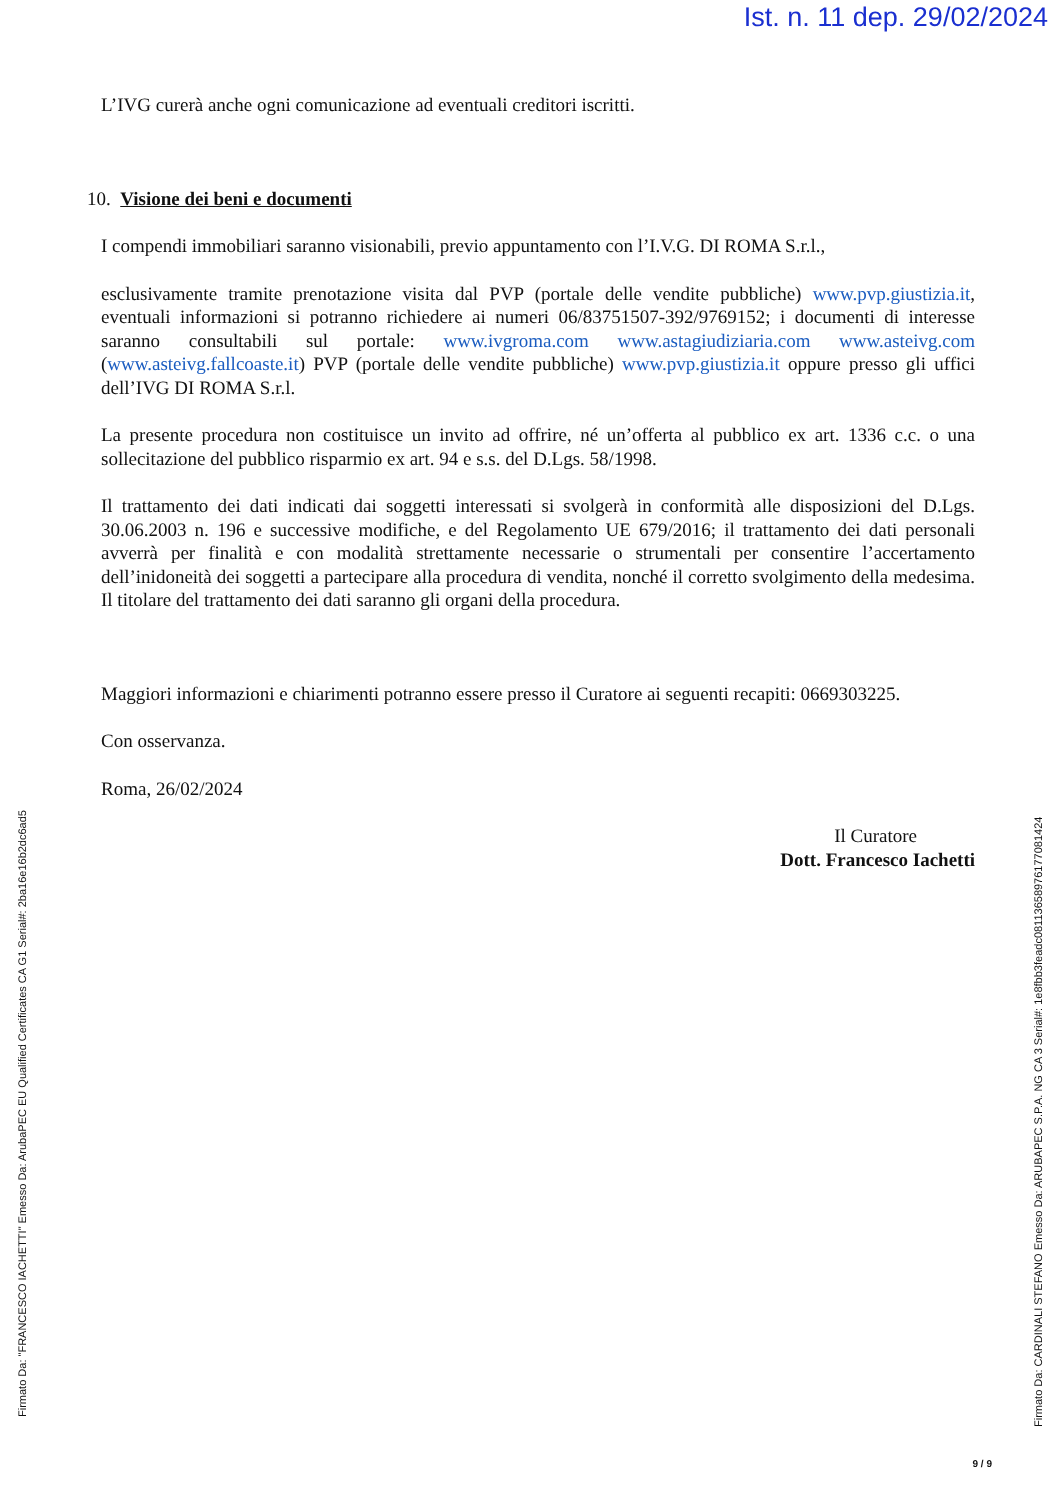Ist. n. 11 dep. 29/02/2024
L’IVG curerà anche ogni comunicazione ad eventuali creditori iscritti.
10. Visione dei beni e documenti
I compendi immobiliari saranno visionabili, previo appuntamento con l’I.V.G. DI ROMA S.r.l.,
esclusivamente tramite prenotazione visita dal PVP (portale delle vendite pubbliche) www.pvp.giustizia.it, eventuali informazioni si potranno richiedere ai numeri 06/83751507-392/9769152; i documenti di interesse saranno consultabili sul portale: www.ivgroma.com www.astagiudiziaria.com www.asteivg.com (www.asteivg.fallcoaste.it) PVP (portale delle vendite pubbliche) www.pvp.giustizia.it oppure presso gli uffici dell’IVG DI ROMA S.r.l.
La presente procedura non costituisce un invito ad offrire, né un’offerta al pubblico ex art. 1336 c.c. o una sollecitazione del pubblico risparmio ex art. 94 e s.s. del D.Lgs. 58/1998.
Il trattamento dei dati indicati dai soggetti interessati si svolgerà in conformità alle disposizioni del D.Lgs. 30.06.2003 n. 196 e successive modifiche, e del Regolamento UE 679/2016; il trattamento dei dati personali avverrà per finalità e con modalità strettamente necessarie o strumentali per consentire l’accertamento dell’inidoneità dei soggetti a partecipare alla procedura di vendita, nonché il corretto svolgimento della medesima. Il titolare del trattamento dei dati saranno gli organi della procedura.
Maggiori informazioni e chiarimenti potranno essere presso il Curatore ai seguenti recapiti: 0669303225.
Con osservanza.
Roma, 26/02/2024
Il Curatore
Dott. Francesco Iachetti
Firmato Da: "FRANCESCO IACHETTI" Emesso Da: ArubaPEC EU Qualified Certificates CA G1 Serial#: 2ba16e16b2dc6ad5
Firmato Da: CARDINALI STEFANO Emesso Da: ARUBAPEC S.P.A. NG CA 3 Serial#: 1e8fbb3feadc0811365897617708142​4
9 / 9